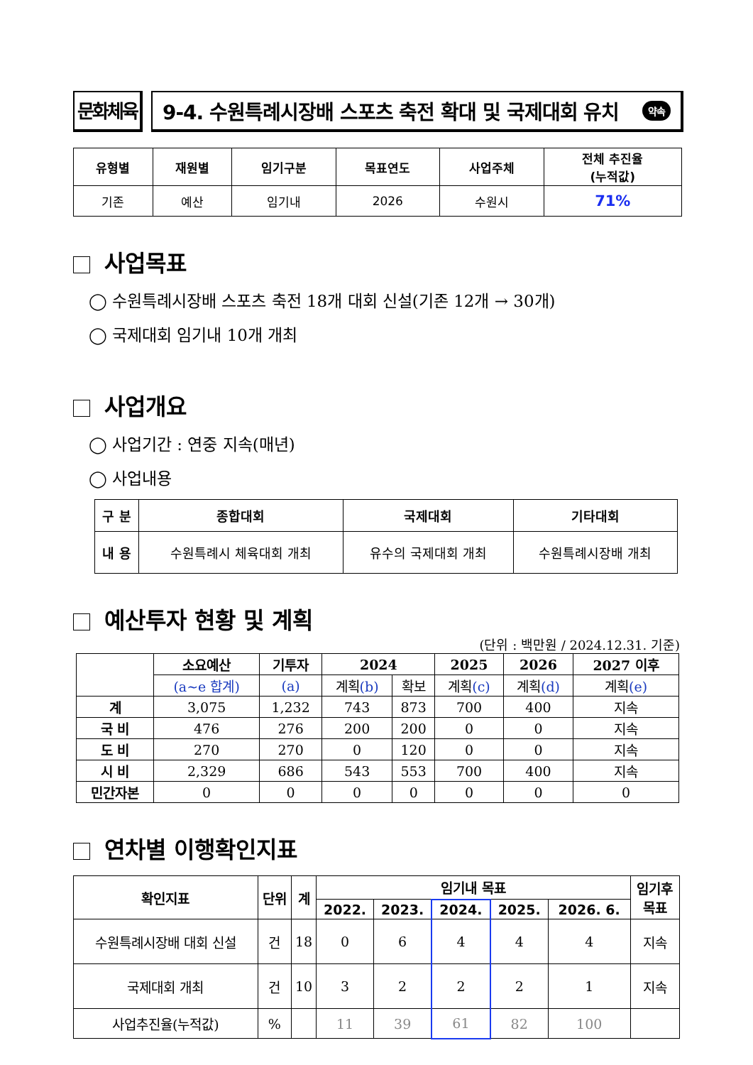문화체육 9-4. 수원특례시장배 스포츠 축전 확대 및 국제대회 유치 약속
| 유형별 | 재원별 | 임기구분 | 목표연도 | 사업주체 | 전체 추진율 (누적값) |
| --- | --- | --- | --- | --- | --- |
| 기존 | 예산 | 임기내 | 2026 | 수원시 | 71% |
사업목표
◯ 수원특례시장배 스포츠 축전 18개 대회 신설(기존 12개 → 30개)
◯ 국제대회 임기내 10개 개최
사업개요
◯ 사업기간 : 연중 지속(매년)
◯ 사업내용
| 구 분 | 종합대회 | 국제대회 | 기타대회 |
| --- | --- | --- | --- |
| 내 용 | 수원특례시 체육대회 개최 | 유수의 국제대회 개최 | 수원특례시장배 개최 |
예산투자 현황 및 계획
(단위 : 백만원 / 2024.12.31. 기준)
| | 소요예산 | 기투자 | 2024 | | 2025 | 2026 | 2027 이후 |
| --- | --- | --- | --- | --- | --- | --- | --- |
| | (a~e 합계) | (a) | 계획 (b) | 확보 | 계획 (c) | 계획 (d) | 계획 (e) |
| 계 | 3,075 | 1,232 | 743 | 873 | 700 | 400 | 지속 |
| 국 비 | 476 | 276 | 200 | 200 | 0 | 0 | 지속 |
| 도 비 | 270 | 270 | 0 | 120 | 0 | 0 | 지속 |
| 시 비 | 2,329 | 686 | 543 | 553 | 700 | 400 | 지속 |
| 민간자본 | 0 | 0 | 0 | 0 | 0 | 0 | 0 |
연차별 이행확인지표
| 확인지표 | 단위 | 계 | 임기내 목표 | | | | | 임기후 목표 |
| --- | --- | --- | --- | --- | --- | --- | --- | --- |
| | | | 2022. | 2023. | 2024. | 2025. | 2026. 6. | |
| 수원특례시장배 대회 신설 | 건 | 18 | 0 | 6 | 4 | 4 | 4 | 지속 |
| 국제대회 개최 | 건 | 10 | 3 | 2 | 2 | 2 | 1 | 지속 |
| 사업추진율(누적값) | % | | 11 | 39 | 61 | 82 | 100 | |